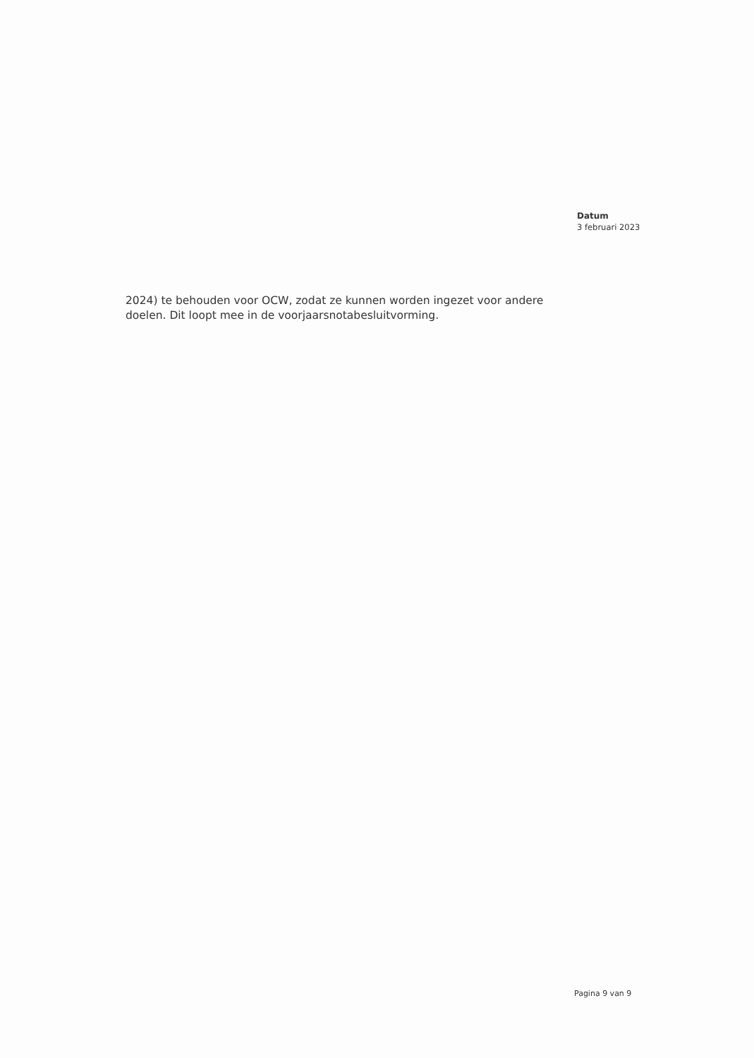Datum
3 februari 2023
2024) te behouden voor OCW, zodat ze kunnen worden ingezet voor andere doelen. Dit loopt mee in de voorjaarsnotabesluitvorming.
Pagina 9 van 9